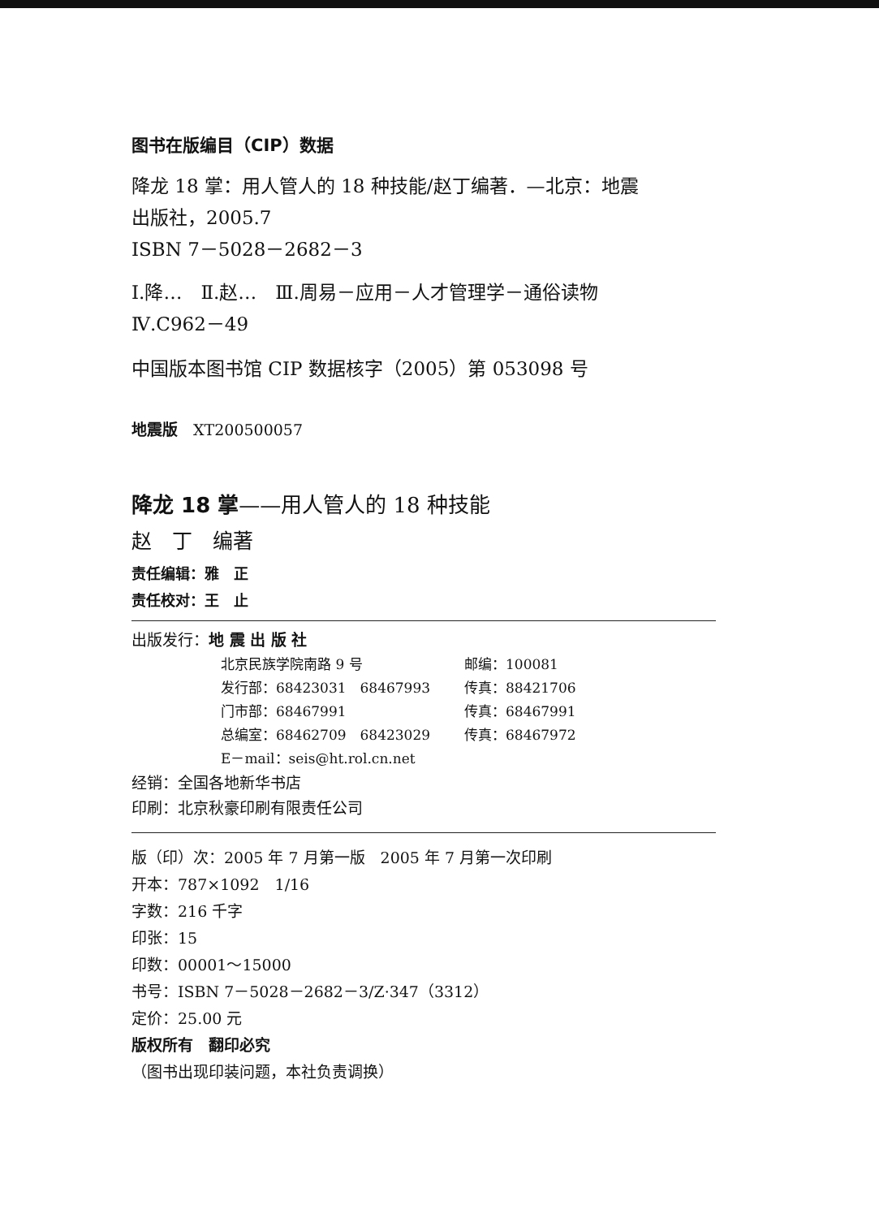图书在版编目（CIP）数据
降龙 18 掌：用人管人的 18 种技能/赵丁编著．—北京：地震
出版社，2005.7
ISBN 7－5028－2682－3
Ⅰ.降…　Ⅱ.赵…　Ⅲ.周易－应用－人才管理学－通俗读物
Ⅳ.C962－49
中国版本图书馆 CIP 数据核字（2005）第 053098 号
地震版　XT200500057
降龙 18 掌——用人管人的 18 种技能
赵　丁　编著
责任编辑：雅　正
责任校对：王　止
出版发行：地 震 出 版 社
北京民族学院南路 9 号 邮编：100081
发行部：68423031　68467993 传真：88421706
门市部：68467991 传真：68467991
总编室：68462709　68423029 传真：68467972
E－mail：seis@ht.rol.cn.net
经销：全国各地新华书店
印刷：北京秋豪印刷有限责任公司
版（印）次：2005 年 7 月第一版　2005 年 7 月第一次印刷
开本：787×1092　1/16
字数：216 千字
印张：15
印数：00001～15000
书号：ISBN 7－5028－2682－3/Z·347（3312）
定价：25.00 元
版权所有　翻印必究
（图书出现印装问题，本社负责调换）